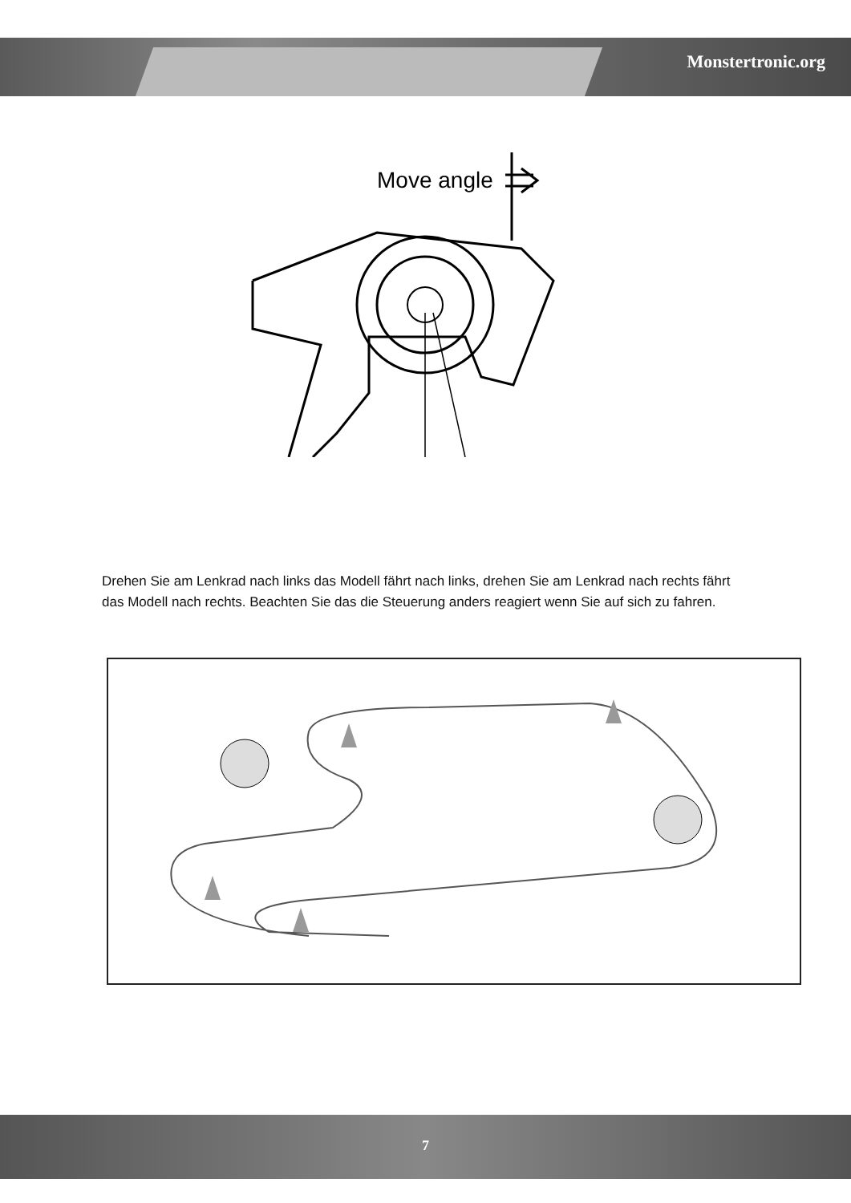Monstertronic.org
Move angle
Drehen Sie am Lenkrad nach links das Modell fährt nach links, drehen Sie am Lenkrad nach rechts fährt das Modell nach rechts. Beachten Sie das die Steuerung anders reagiert wenn Sie auf sich zu fahren.
7